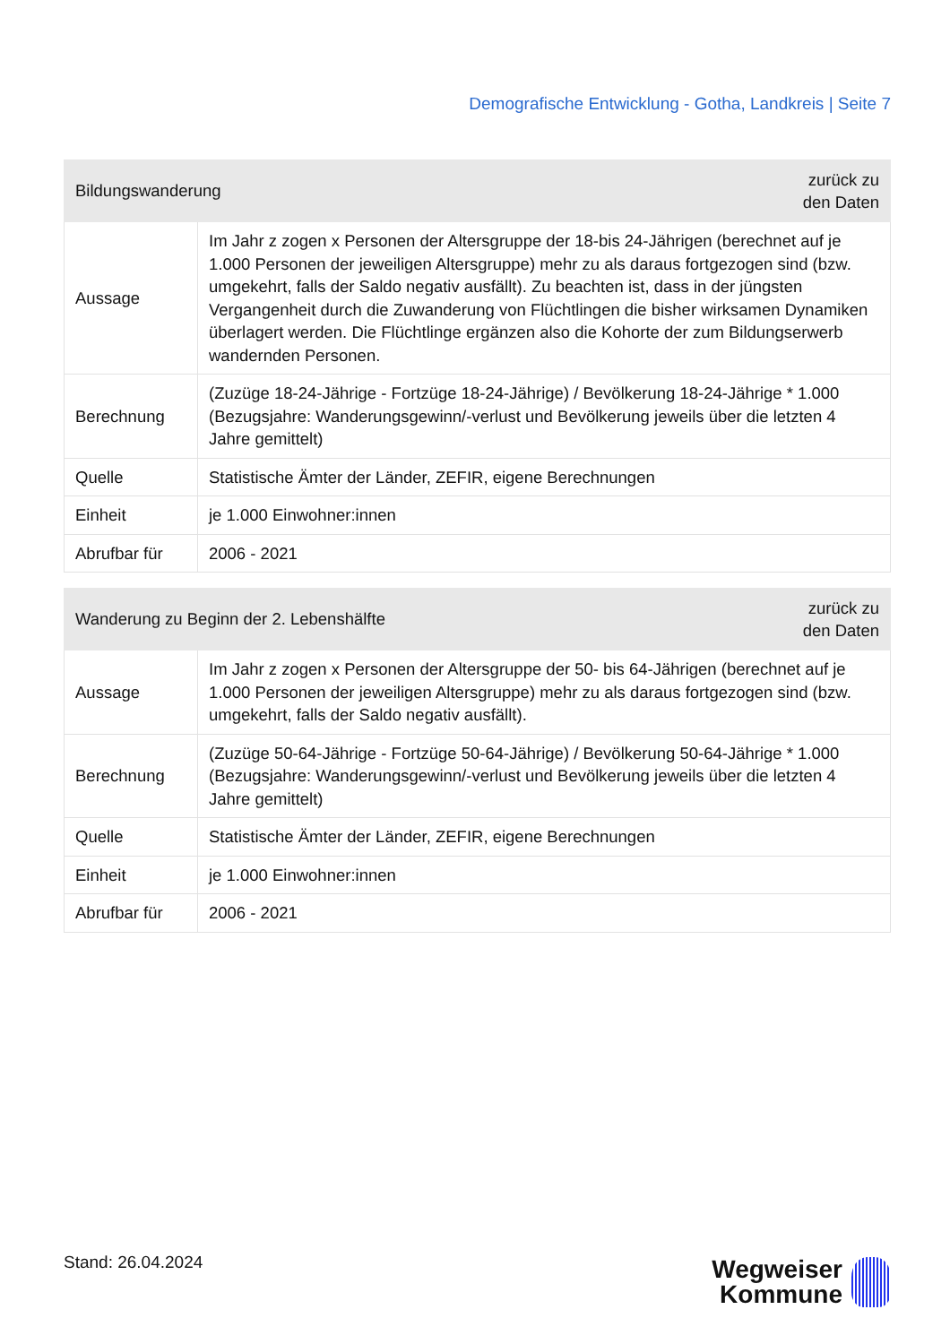Demografische Entwicklung - Gotha, Landkreis | Seite 7
| Bildungswanderung | | zurück zu den Daten |
| --- | --- | --- |
| Aussage | Im Jahr z zogen x Personen der Altersgruppe der 18-bis 24-Jährigen (berechnet auf je 1.000 Personen der jeweiligen Altersgruppe) mehr zu als daraus fortgezogen sind (bzw. umgekehrt, falls der Saldo negativ ausfällt). Zu beachten ist, dass in der jüngsten Vergangenheit durch die Zuwanderung von Flüchtlingen die bisher wirksamen Dynamiken überlagert werden. Die Flüchtlinge ergänzen also die Kohorte der zum Bildungserwerb wandernden Personen. | |
| Berechnung | (Zuzüge 18-24-Jährige - Fortzüge 18-24-Jährige) / Bevölkerung 18-24-Jährige * 1.000 (Bezugsjahre: Wanderungsgewinn/-verlust und Bevölkerung jeweils über die letzten 4 Jahre gemittelt) | |
| Quelle | Statistische Ämter der Länder, ZEFIR, eigene Berechnungen | |
| Einheit | je 1.000 Einwohner:innen | |
| Abrufbar für | 2006 - 2021 | |
| Wanderung zu Beginn der 2. Lebenshälfte | | zurück zu den Daten |
| --- | --- | --- |
| Aussage | Im Jahr z zogen x Personen der Altersgruppe der 50- bis 64-Jährigen (berechnet auf je 1.000 Personen der jeweiligen Altersgruppe) mehr zu als daraus fortgezogen sind (bzw. umgekehrt, falls der Saldo negativ ausfällt). | |
| Berechnung | (Zuzüge 50-64-Jährige - Fortzüge 50-64-Jährige) / Bevölkerung 50-64-Jährige * 1.000 (Bezugsjahre: Wanderungsgewinn/-verlust und Bevölkerung jeweils über die letzten 4 Jahre gemittelt) | |
| Quelle | Statistische Ämter der Länder, ZEFIR, eigene Berechnungen | |
| Einheit | je 1.000 Einwohner:innen | |
| Abrufbar für | 2006 - 2021 | |
Stand: 26.04.2024
Wegweiser
Kommune